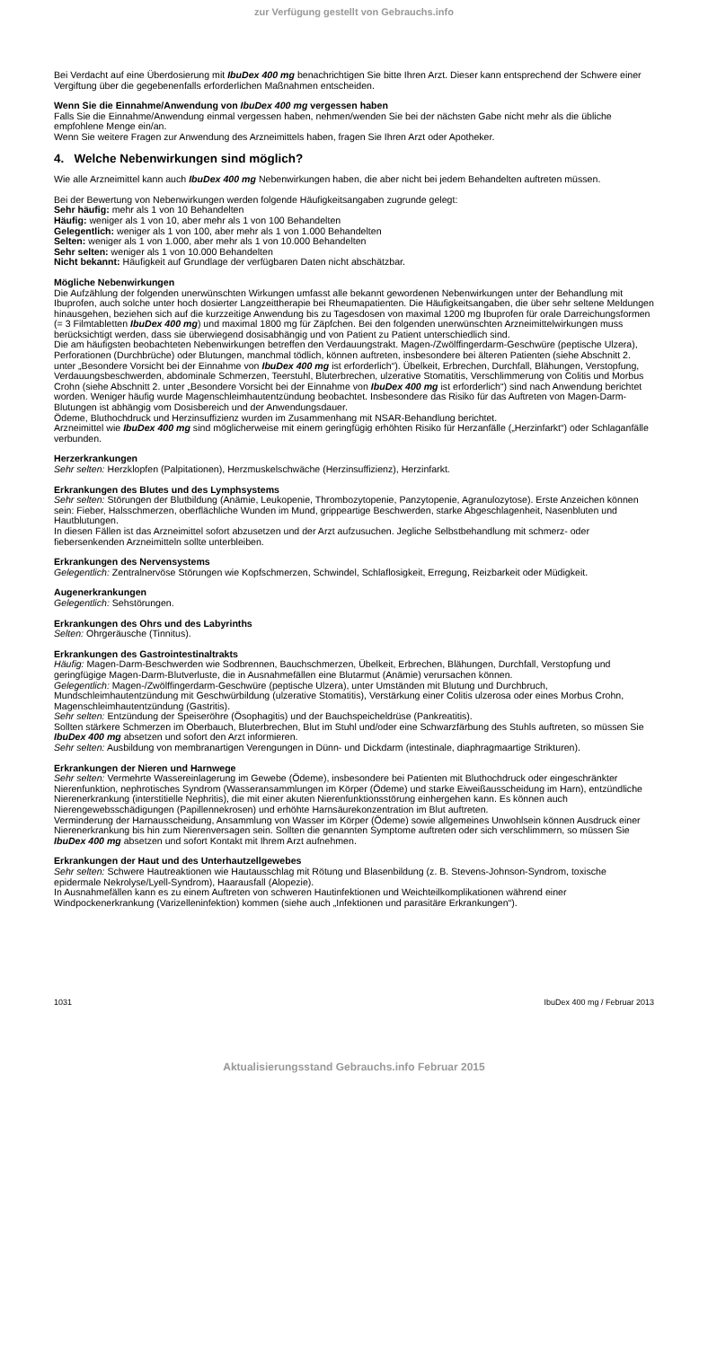zur Verfügung gestellt von Gebrauchs.info
Bei Verdacht auf eine Überdosierung mit IbuDex 400 mg benachrichtigen Sie bitte Ihren Arzt. Dieser kann entsprechend der Schwere einer Vergiftung über die gegebenenfalls erforderlichen Maßnahmen entscheiden.
Wenn Sie die Einnahme/Anwendung von IbuDex 400 mg vergessen haben
Falls Sie die Einnahme/Anwendung einmal vergessen haben, nehmen/wenden Sie bei der nächsten Gabe nicht mehr als die übliche empfohlene Menge ein/an.
Wenn Sie weitere Fragen zur Anwendung des Arzneimittels haben, fragen Sie Ihren Arzt oder Apotheker.
4. Welche Nebenwirkungen sind möglich?
Wie alle Arzneimittel kann auch IbuDex 400 mg Nebenwirkungen haben, die aber nicht bei jedem Behandelten auftreten müssen.
Bei der Bewertung von Nebenwirkungen werden folgende Häufigkeitsangaben zugrunde gelegt:
Sehr häufig: mehr als 1 von 10 Behandelten
Häufig: weniger als 1 von 10, aber mehr als 1 von 100 Behandelten
Gelegentlich: weniger als 1 von 100, aber mehr als 1 von 1.000 Behandelten
Selten: weniger als 1 von 1.000, aber mehr als 1 von 10.000 Behandelten
Sehr selten: weniger als 1 von 10.000 Behandelten
Nicht bekannt: Häufigkeit auf Grundlage der verfügbaren Daten nicht abschätzbar.
Mögliche Nebenwirkungen
Die Aufzählung der folgenden unerwünschten Wirkungen umfasst alle bekannt gewordenen Nebenwirkungen unter der Behandlung mit Ibuprofen, auch solche unter hoch dosierter Langzeittherapie bei Rheumapatienten. Die Häufigkeitsangaben, die über sehr seltene Meldungen hinausgehen, beziehen sich auf die kurzzeitige Anwendung bis zu Tagesdosen von maximal 1200 mg Ibuprofen für orale Darreichungsformen (= 3 Filmtabletten IbuDex 400 mg) und maximal 1800 mg für Zäpfchen. Bei den folgenden unerwünschten Arzneimittelwirkungen muss berücksichtigt werden, dass sie überwiegend dosisabhängig und von Patient zu Patient unterschiedlich sind.
Die am häufigsten beobachteten Nebenwirkungen betreffen den Verdauungstrakt. Magen-/Zwölffingerdarm-Geschwüre (peptische Ulzera), Perforationen (Durchbrüche) oder Blutungen, manchmal tödlich, können auftreten, insbesondere bei älteren Patienten (siehe Abschnitt 2. unter „Besondere Vorsicht bei der Einnahme von IbuDex 400 mg ist erforderlich“). Übelkeit, Erbrechen, Durchfall, Blähungen, Verstopfung, Verdauungsbeschwerden, abdominale Schmerzen, Teerstuhl, Bluterbrechen, ulzerative Stomatitis, Verschlimmerung von Colitis und Morbus Crohn (siehe Abschnitt 2. unter „Besondere Vorsicht bei der Einnahme von IbuDex 400 mg ist erforderlich“) sind nach Anwendung berichtet worden. Weniger häufig wurde Magenschleimhautentzündung beobachtet. Insbesondere das Risiko für das Auftreten von Magen-Darm-Blutungen ist abhängig vom Dosisbereich und der Anwendungsdauer.
Ödeme, Bluthochdruck und Herzinsuffizienz wurden im Zusammenhang mit NSAR-Behandlung berichtet.
Arzneimittel wie IbuDex 400 mg sind möglicherweise mit einem geringfügig erhöhten Risiko für Herzanfälle („Herzinfarkt“) oder Schlaganfälle verbunden.
Herzerkrankungen
Sehr selten: Herzklopfen (Palpitationen), Herzmuskelschwäche (Herzinsuffizienz), Herzinfarkt.
Erkrankungen des Blutes und des Lymphsystems
Sehr selten: Störungen der Blutbildung (Anämie, Leukopenie, Thrombozytopenie, Panzytopenie, Agranulozytose). Erste Anzeichen können sein: Fieber, Halsschmerzen, oberflächliche Wunden im Mund, grippeartige Beschwerden, starke Abgeschlagenheit, Nasenbluten und Hautblutungen.
In diesen Fällen ist das Arzneimittel sofort abzusetzen und der Arzt aufzusuchen. Jegliche Selbstbehandlung mit schmerz- oder fiebersenkenden Arzneimitteln sollte unterbleiben.
Erkrankungen des Nervensystems
Gelegentlich: Zentralnervöse Störungen wie Kopfschmerzen, Schwindel, Schlaflosigkeit, Erregung, Reizbarkeit oder Müdigkeit.
Augenerkrankungen
Gelegentlich: Sehstörungen.
Erkrankungen des Ohrs und des Labyrinths
Selten: Ohrgeräusche (Tinnitus).
Erkrankungen des Gastrointestinaltrakts
Häufig: Magen-Darm-Beschwerden wie Sodbrennen, Bauchschmerzen, Übelkeit, Erbrechen, Blähungen, Durchfall, Verstopfung und geringfügige Magen-Darm-Blutverluste, die in Ausnahmefällen eine Blutarmut (Anämie) verursachen können.
Gelegentlich: Magen-/Zwölffingerdarm-Geschwüre (peptische Ulzera), unter Umständen mit Blutung und Durchbruch, Mundschleimhautentzündung mit Geschwürbildung (ulzerative Stomatitis), Verstärkung einer Colitis ulzerosa oder eines Morbus Crohn, Magenschleimhautentzündung (Gastritis).
Sehr selten: Entzündung der Speiseröhre (Ösophagitis) und der Bauchspeicheldrüse (Pankreatitis).
Sollten stärkere Schmerzen im Oberbauch, Bluterbrechen, Blut im Stuhl und/oder eine Schwarzfärbung des Stuhls auftreten, so müssen Sie IbuDex 400 mg absetzen und sofort den Arzt informieren.
Sehr selten: Ausbildung von membranartigen Verengungen in Dünn- und Dickdarm (intestinale, diaphragmaartige Strikturen).
Erkrankungen der Nieren und Harnwege
Sehr selten: Vermehrte Wassereinlagerung im Gewebe (Ödeme), insbesondere bei Patienten mit Bluthochdruck oder eingeschränkter Nierenfunktion, nephrotisches Syndrom (Wasseransammlungen im Körper (Ödeme) und starke Eiweißausscheidung im Harn), entzündliche Nierenerkrankung (interstitielle Nephritis), die mit einer akuten Nierenfunktionsstörung einhergehen kann. Es können auch Nierengewebsschädigungen (Papillennekrosen) und erhöhte Harnsäurekonzentration im Blut auftreten.
Verminderung der Harnausscheidung, Ansammlung von Wasser im Körper (Ödeme) sowie allgemeines Unwohlsein können Ausdruck einer Nierenerkrankung bis hin zum Nierenversagen sein. Sollten die genannten Symptome auftreten oder sich verschlimmern, so müssen Sie IbuDex 400 mg absetzen und sofort Kontakt mit Ihrem Arzt aufnehmen.
Erkrankungen der Haut und des Unterhautzellgewebes
Sehr selten: Schwere Hautreaktionen wie Hautausschlag mit Rötung und Blasenbildung (z. B. Stevens-Johnson-Syndrom, toxische epidermale Nekrolyse/Lyell-Syndrom), Haarausfall (Alopezie).
In Ausnahmefällen kann es zu einem Auftreten von schweren Hautinfektionen und Weichteilkomplikationen während einer Windpockenerkrankung (Varizelleninfektion) kommen (siehe auch „Infektionen und parasitäre Erkrankungen“).
1031 IbuDex 400 mg / Februar 2013
Aktualisierungsstand Gebrauchs.info Februar 2015